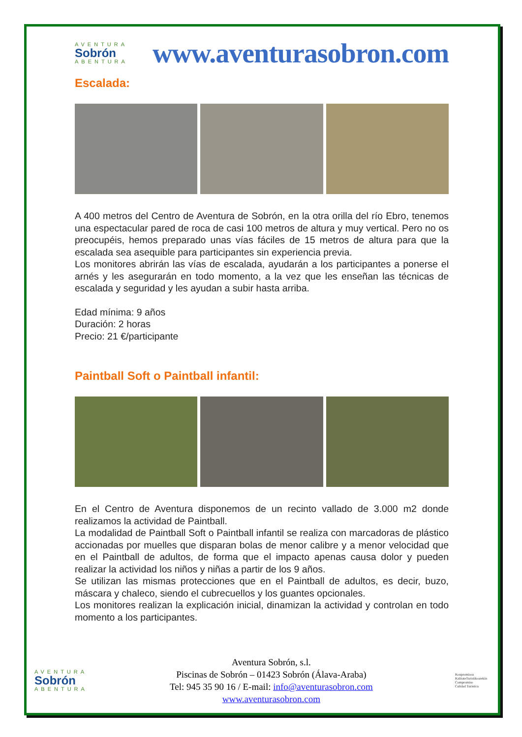AVENTURA
Sobrón
ABENTURA
www.aventurasobron.com
Escalada:
A 400 metros del Centro de Aventura de Sobrón, en la otra orilla del río Ebro, tenemos una espectacular pared de roca de casi 100 metros de altura y muy vertical. Pero no os preocupéis, hemos preparado unas vías fáciles de 15 metros de altura para que la escalada sea asequible para participantes sin experiencia previa.
Los monitores abrirán las vías de escalada, ayudarán a los participantes a ponerse el arnés y les asegurarán en todo momento, a la vez que les enseñan las técnicas de escalada y seguridad y les ayudan a subir hasta arriba.
Edad mínima: 9 años
Duración: 2 horas
Precio: 21 €/participante
Paintball Soft o Paintball infantil:
En el Centro de Aventura disponemos de un recinto vallado de 3.000 m2 donde realizamos la actividad de Paintball.
La modalidad de Paintball Soft o Paintball infantil se realiza con marcadoras de plástico accionadas por muelles que disparan bolas de menor calibre y a menor velocidad que en el Paintball de adultos, de forma que el impacto apenas causa dolor y pueden realizar la actividad los niños y niñas a partir de los 9 años.
Se utilizan las mismas protecciones que en el Paintball de adultos, es decir, buzo, máscara y chaleco, siendo el cubrecuellos y los guantes opcionales.
Los monitores realizan la explicación inicial, dinamizan la actividad y controlan en todo momento a los participantes.
AVENTURA
Sobrón
ABENTURA
Aventura Sobrón, s.l.
Piscinas de Sobrón – 01423 Sobrón (Álava-Araba)
Tel: 945 35 90 16 / E-mail: info@aventurasobron.com
www.aventurasobron.com
Konpromisoa
KalitateTuristikoarekin
Compromiso
Calidad Turística